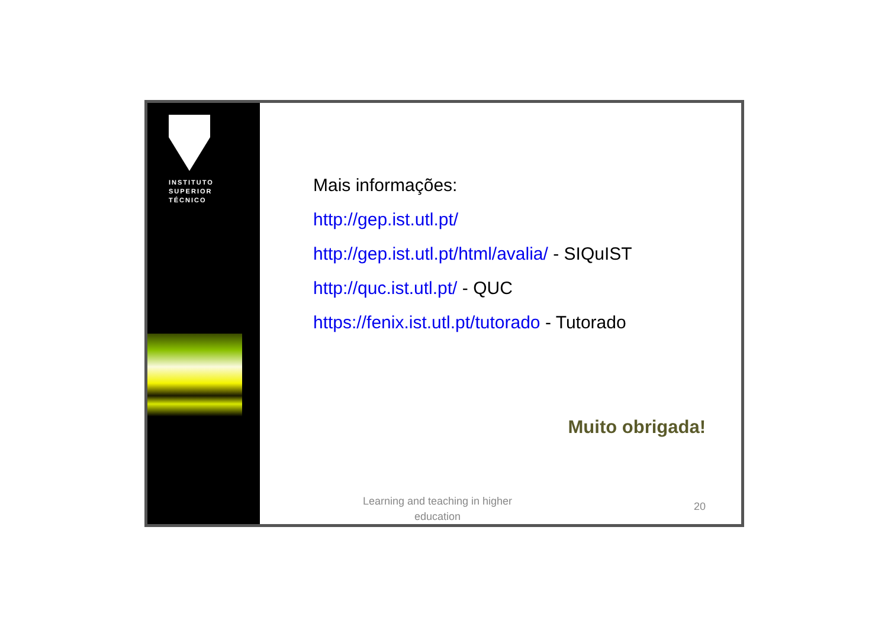INSTITUTO
SUPERIOR
TÉCNICO
Mais informações:
http://gep.ist.utl.pt/
http://gep.ist.utl.pt/html/avalia/ - SIQuIST
http://quc.ist.utl.pt/ - QUC
https://fenix.ist.utl.pt/tutorado - Tutorado
Muito obrigada!
Learning and teaching in higher education
20